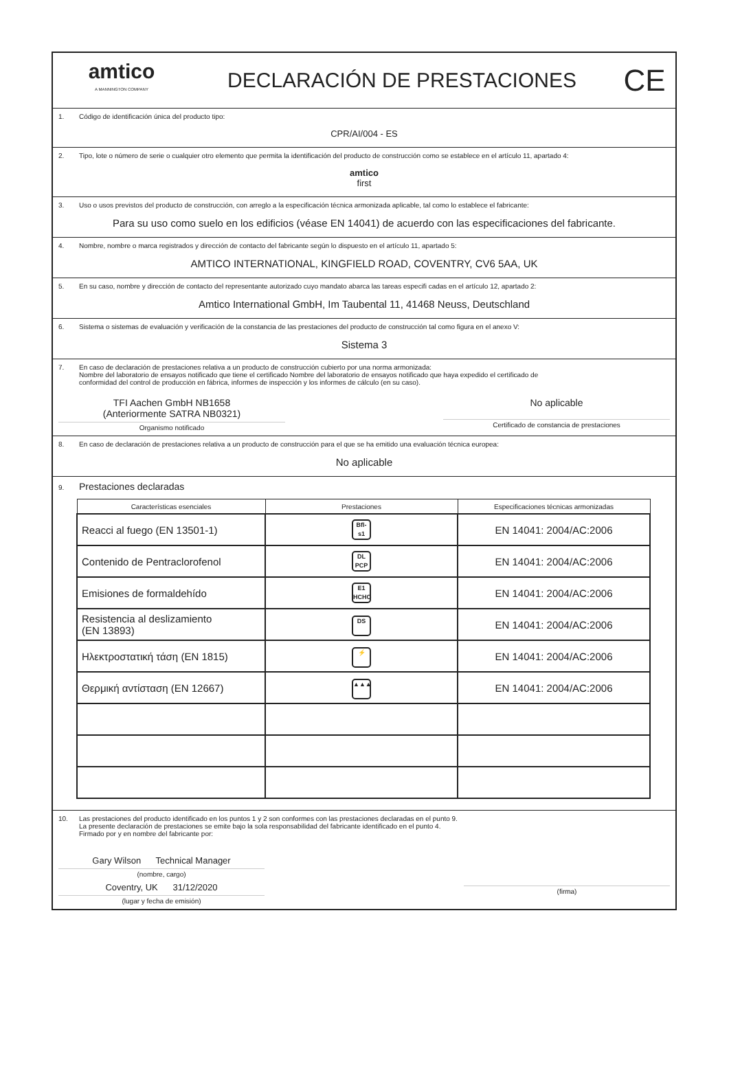amtico
A MANNINGTON COMPANY
DECLARACIÓN DE PRESTACIONES
CE
1. Código de identificación única del producto tipo:
CPR/AI/004 - ES
2. Tipo, lote o número de serie o cualquier otro elemento que permita la identificación del producto de construcción como se establece en el artículo 11, apartado 4:
amtico
first
3. Uso o usos previstos del producto de construcción, con arreglo a la especificación técnica armonizada aplicable, tal como lo establece el fabricante:
Para su uso como suelo en los edificios (véase EN 14041) de acuerdo con las especificaciones del fabricante.
4. Nombre, nombre o marca registrados y dirección de contacto del fabricante según lo dispuesto en el artículo 11, apartado 5:
AMTICO INTERNATIONAL, KINGFIELD ROAD, COVENTRY, CV6 5AA, UK
5. En su caso, nombre y dirección de contacto del representante autorizado cuyo mandato abarca las tareas especifi cadas en el artículo 12, apartado 2:
Amtico International GmbH, Im Taubental 11, 41468 Neuss, Deutschland
6. Sistema o sistemas de evaluación y verificación de la constancia de las prestaciones del producto de construcción tal como figura en el anexo V:
Sistema 3
7. En caso de declaración de prestaciones relativa a un producto de construcción cubierto por una norma armonizada:
Nombre del laboratorio de ensayos notificado que tiene el certificado Nombre del laboratorio de ensayos notificado que haya expedido el certificado de
conformidad del control de producción en fábrica, informes de inspección y los informes de cálculo (en su caso).
TFI Aachen GmbH NB1658
(Anteriormente SATRA NB0321)
Organismo notificado
No aplicable
Certificado de constancia de prestaciones
8. En caso de declaración de prestaciones relativa a un producto de construcción para el que se ha emitido una evaluación técnica europea:
No aplicable
9. Prestaciones declaradas
| Características esenciales | Prestaciones | Especificaciones técnicas armonizadas |
| --- | --- | --- |
| Reacci al fuego (EN 13501-1) | Bfl-s1 | EN 14041: 2004/AC:2006 |
| Contenido de Pentraclorofenol | DL PCP | EN 14041: 2004/AC:2006 |
| Emisiones de formaldehído | E1 HCHO | EN 14041: 2004/AC:2006 |
| Resistencia al deslizamiento (EN 13893) | DS | EN 14041: 2004/AC:2006 |
| Ηλεκτροστατική τάση (EN 1815) | ⚡ | EN 14041: 2004/AC:2006 |
| Θερμική αντίσταση (EN 12667) | ▲▲▲ | EN 14041: 2004/AC:2006 |
10. Las prestaciones del producto identificado en los puntos 1 y 2 son conformes con las prestaciones declaradas en el punto 9.
La presente declaración de prestaciones se emite bajo la sola responsabilidad del fabricante identificado en el punto 4.
Firmado por y en nombre del fabricante por:
Gary Wilson Technical Manager
(nombre, cargo)
Coventry, UK 31/12/2020
(lugar y fecha de emisión)
(firma)